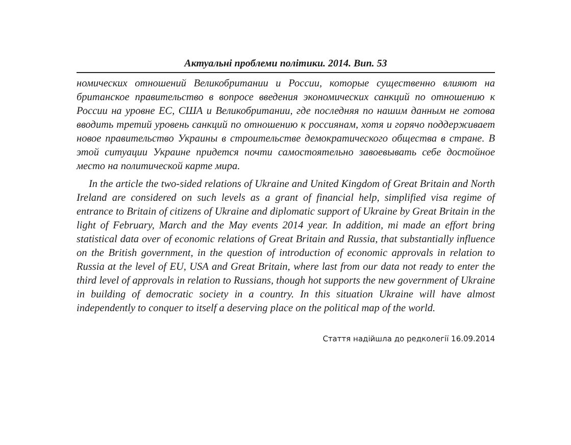Актуальні проблеми політики. 2014. Вип. 53
номических отношений Великобритании и России, которые существенно влияют на британское правительство в вопросе введения экономических санкций по отношению к России на уровне ЕС, США и Великобритании, где последняя по нашим данным не готова вводить третий уровень санкций по отношению к россиянам, хотя и горячо поддерживает новое правительство Украины в строительстве демократического общества в стране. В этой ситуации Украине придется почти самостоятельно завоевывать себе достойное место на политической карте мира.
In the article the two-sided relations of Ukraine and United Kingdom of Great Britain and North Ireland are considered on such levels as a grant of financial help, simplified visa regime of entrance to Britain of citizens of Ukraine and diplomatic support of Ukraine by Great Britain in the light of February, March and the May events 2014 year. In addition, mi made an effort bring statistical data over of economic relations of Great Britain and Russia, that substantially influence on the British government, in the question of introduction of economic approvals in relation to Russia at the level of EU, USA and Great Britain, where last from our data not ready to enter the third level of approvals in relation to Russians, though hot supports the new government of Ukraine in building of democratic society in a country. In this situation Ukraine will have almost independently to conquer to itself a deserving place on the political map of the world.
Стаття надійшла до редколегії 16.09.2014